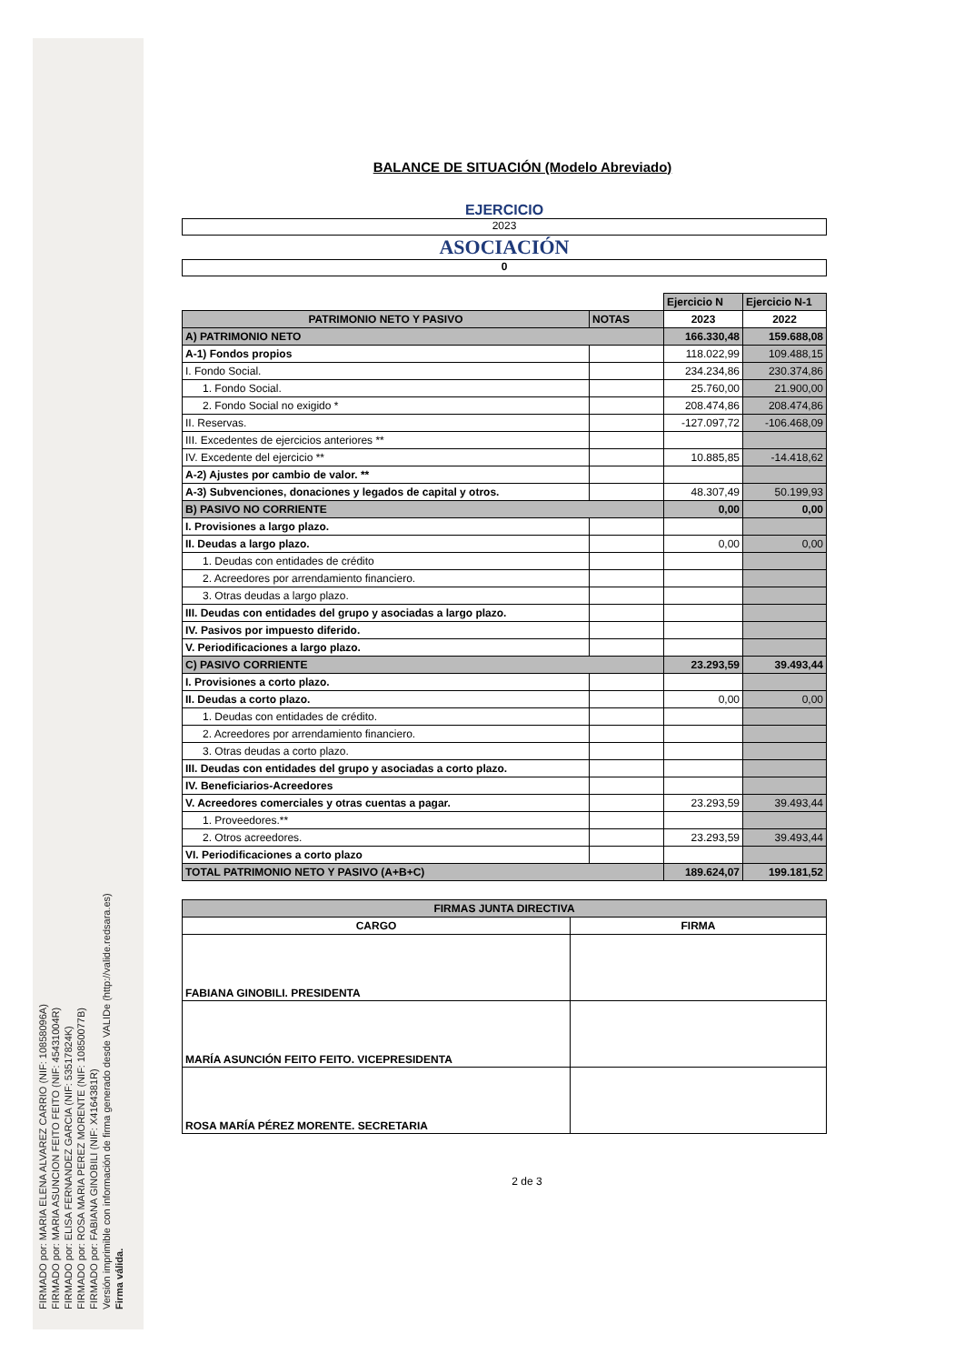FIRMADO por: MARIA ELENA ALVAREZ CARRIO (NIF: 10858096A)
FIRMADO por: MARIA ASUNCION FEITO FEITO (NIF: 45431004R)
FIRMADO por: ELISA FERNANDEZ GARCIA (NIF: 53517824K)
FIRMADO por: ROSA MARIA PEREZ MORENTE (NIF: 10850077B)
FIRMADO por: FABIANA GINOBILI (NIF: X4164381R)
Versión imprimible con información de firma generado desde VALIDe (http://valide.redsara.es)
Firma válida.
BALANCE DE SITUACIÓN (Modelo Abreviado)
EJERCICIO
2023
ASOCIACIÓN
0
| | | Ejercicio N | Ejercicio N-1 |
| PATRIMONIO NETO Y PASIVO | NOTAS | 2023 | 2022 |
| A) PATRIMONIO NETO | | 166.330,48 | 159.688,08 |
| A-1) Fondos propios | | 118.022,99 | 109.488,15 |
| I. Fondo Social. | | 234.234,86 | 230.374,86 |
| 1. Fondo Social. | | 25.760,00 | 21.900,00 |
| 2. Fondo Social no exigido * | | 208.474,86 | 208.474,86 |
| II. Reservas. | | -127.097,72 | -106.468,09 |
| III. Excedentes de ejercicios anteriores ** | | | |
| IV. Excedente del ejercicio ** | | 10.885,85 | -14.418,62 |
| A-2) Ajustes por cambio de valor. ** | | | |
| A-3) Subvenciones, donaciones y legados de capital y otros. | | 48.307,49 | 50.199,93 |
| B) PASIVO NO CORRIENTE | | 0,00 | 0,00 |
| I. Provisiones a largo plazo. | | | |
| II. Deudas a largo plazo. | | 0,00 | 0,00 |
| 1. Deudas con entidades de crédito | | | |
| 2. Acreedores por arrendamiento financiero. | | | |
| 3. Otras deudas a largo plazo. | | | |
| III. Deudas con entidades del grupo y asociadas a largo plazo. | | | |
| IV. Pasivos por impuesto diferido. | | | |
| V. Periodificaciones a largo plazo. | | | |
| C) PASIVO CORRIENTE | | 23.293,59 | 39.493,44 |
| I. Provisiones a corto plazo. | | | |
| II. Deudas a corto plazo. | | 0,00 | 0,00 |
| 1. Deudas con entidades de crédito. | | | |
| 2. Acreedores por arrendamiento financiero. | | | |
| 3. Otras deudas a corto plazo. | | | |
| III. Deudas con entidades del grupo y asociadas a corto plazo. | | | |
| IV. Beneficiarios-Acreedores | | | |
| V. Acreedores comerciales y otras cuentas a pagar. | | 23.293,59 | 39.493,44 |
| 1. Proveedores.** | | | |
| 2. Otros acreedores. | | 23.293,59 | 39.493,44 |
| VI. Periodificaciones a corto plazo | | | |
| TOTAL PATRIMONIO NETO Y PASIVO (A+B+C) | | 189.624,07 | 199.181,52 |
| FIRMAS JUNTA DIRECTIVA | |
| --- | --- |
| CARGO | FIRMA |
| FABIANA GINOBILI. PRESIDENTA | |
| MARÍA ASUNCIÓN FEITO FEITO. VICEPRESIDENTA | |
| ROSA MARÍA PÉREZ MORENTE. SECRETARIA | |
2 de 3